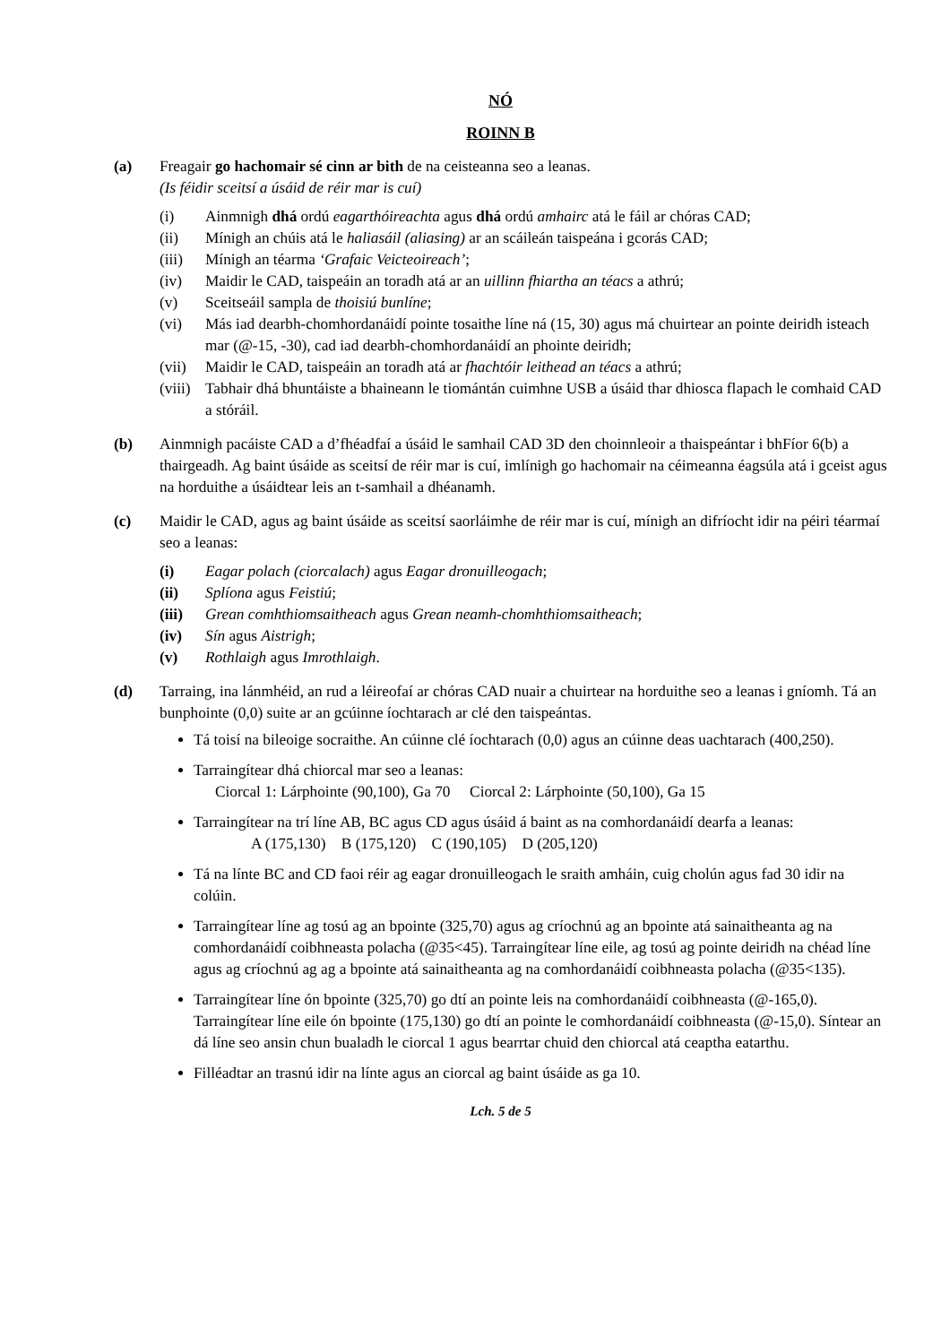NÓ
ROINN B
(a) Freagair go hachomair sé cinn ar bith de na ceisteanna seo a leanas.
(Is féidir sceitsí a úsáid de réir mar is cuí)
(i) Ainmnigh dhá ordú eagarthóireachta agus dhá ordú amhairc atá le fáil ar chóras CAD;
(ii) Mínigh an chúis atá le haliasáil (aliasing) ar an scáileán taispeána i gcorás CAD;
(iii)
Mínigh an téarma ‘Grafaic Veicteoireach’;
(iv) Maidir le CAD, taispeáin an toradh atá ar an uillinn fhiartha an téacs a athrú;
(v) Sceitseáil sampla de thoisiú bunlíne;
(vi) Más iad dearbh-chomhordanáidí pointe tosaithe líne ná (15, 30) agus má chuirtear an pointe deiridh isteach mar (@-15, -30), cad iad dearbh-chomhordanáidí an phointe deiridh;
(vii)
Maidir le CAD, taispeáin an toradh atá ar fhachtóir leithead an téacs a athrú;
(viii)
Tabhair dhá bhuntáiste a bhaineann le tiomántán cuimhne USB a úsáid thar dhiosca flapach le comhaid CAD a stóráil.
(b) Ainmnigh pacáiste CAD a d’fhéadfaí a úsáid le samhail CAD 3D den choinnleoir a thaispeántar i bhFíor 6(b) a thairgeadh. Ag baint úsáide as sceitsí de réir mar is cuí, imlínigh go hachomair na céimeanna éagsúla atá i gceist agus na horduithe a úsáidtear leis an t-samhail a dhéanamh.
(c) Maidir le CAD, agus ag baint úsáide as sceitsí saorláimhe de réir mar is cuí, mínigh an difríocht idir na péiri téarmaí seo a leanas:
(i) Eagar polach (ciorcalach) agus Eagar dronuilleogach;
(ii) Splíona agus Feistiú;
(iii)
Grean comhthiomsaitheach agus Grean neamh-chomhthiomsaitheach;
(iv) Sín agus Aistrigh;
(v) Rothlaigh agus Imrothlaigh.
(d) Tarraing, ina lánmhéid, an rud a léireofaí ar chóras CAD nuair a chuirtear na horduithe seo a leanas i gníomh. Tá an bunphointe (0,0) suite ar an gcúinne íochtarach ar clé den taispeántas.
Tá toisí na bileoige socraithe. An cúinne clé íochtarach (0,0) agus an cúinne deas uachtarach (400,250).
Tarraingítear dhá chiorcal mar seo a leanas:
Ciorcal 1: Lárphointe (90,100), Ga 70 Ciorcal 2: Lárphointe (50,100), Ga 15
Tarraingítear na trí líne AB, BC agus CD agus úsáid á baint as na comhordanáidí dearfa a leanas:
A (175,130) B (175,120) C (190,105) D (205,120)
Tá na línte BC and CD faoi réir ag eagar dronuilleogach le sraith amháin, cuig cholún agus fad 30 idir na colúin.
Tarraingítear líne ag tosú ag an bpointe (325,70) agus ag críochnú ag an bpointe atá sainaitheanta ag na comhordanáidí coibhneasta polacha (@35<45). Tarraingítear líne eile, ag tosú ag pointe deiridh na chéad líne agus ag críochnú ag ag a bpointe atá sainaitheanta ag na comhordanáidí coibhneasta polacha (@35<135).
Tarraingítear líne ón bpointe (325,70) go dtí an pointe leis na comhordanáidí coibhneasta (@-165,0). Tarraingítear líne eile ón bpointe (175,130) go dtí an pointe le comhordanáidí coibhneasta (@-15,0). Síntear an dá líne seo ansin chun bualadh le ciorcal 1 agus bearrtar chuid den chiorcal atá ceaptha eatarthu.
Filléadtar an trasnú idir na línte agus an ciorcal ag baint úsáide as ga 10.
Lch. 5 de 5